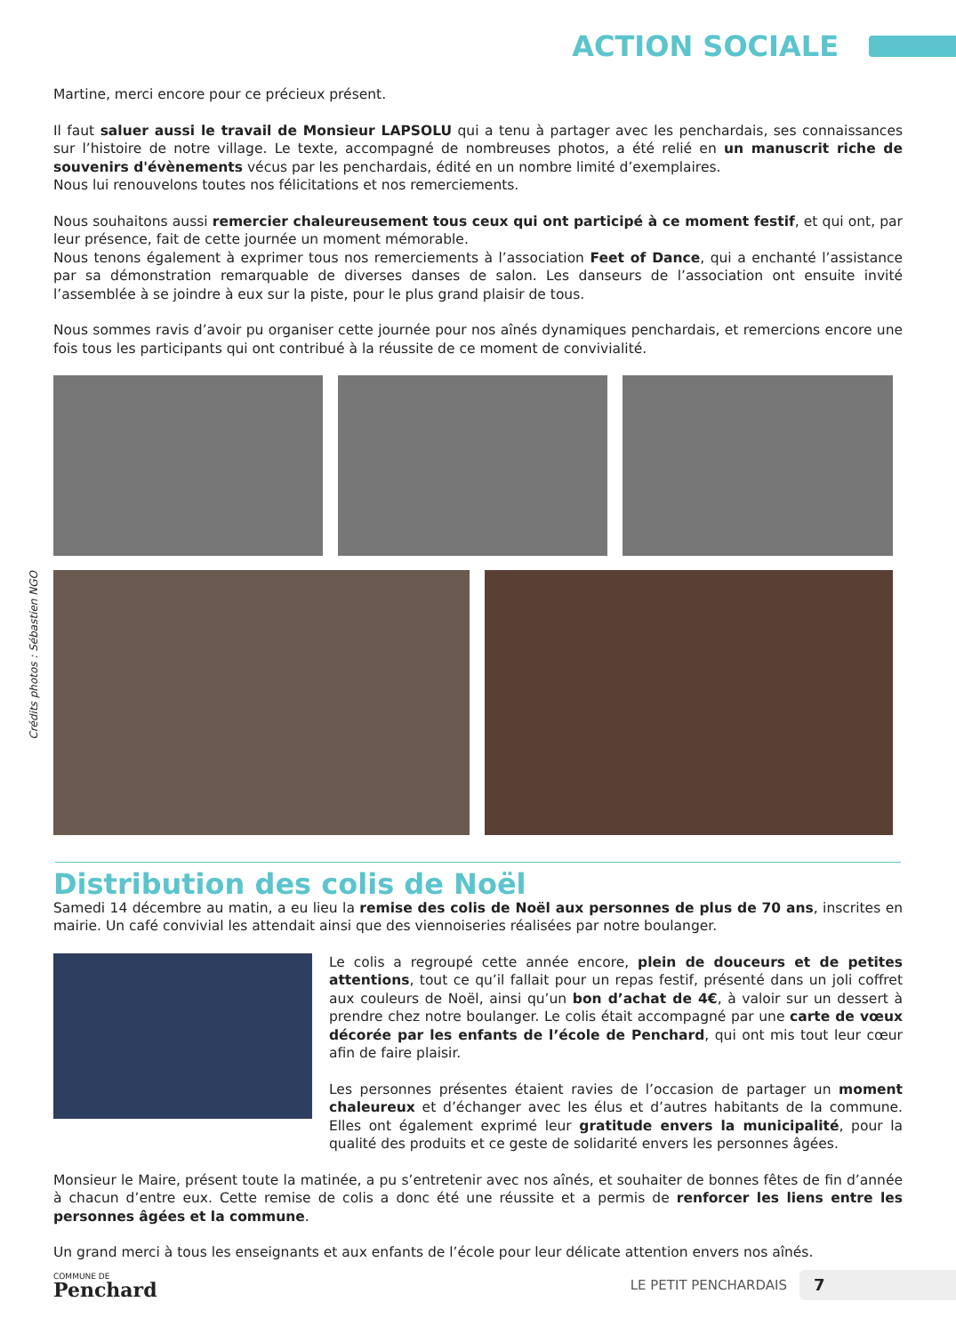ACTION SOCIALE
Martine, merci encore pour ce précieux présent.
Il faut saluer aussi le travail de Monsieur LAPSOLU qui a tenu à partager avec les penchardais, ses connaissances sur l’histoire de notre village. Le texte, accompagné de nombreuses photos, a été relié en un manuscrit riche de souvenirs d'évènements vécus par les penchardais, édité en un nombre limité d’exemplaires.
Nous lui renouvelons toutes nos félicitations et nos remerciements.
Nous souhaitons aussi remercier chaleureusement tous ceux qui ont participé à ce moment festif, et qui ont, par leur présence, fait de cette journée un moment mémorable.
Nous tenons également à exprimer tous nos remerciements à l’association Feet of Dance, qui a enchanté l’assistance par sa démonstration remarquable de diverses danses de salon. Les danseurs de l’association ont ensuite invité l’assemblée à se joindre à eux sur la piste, pour le plus grand plaisir de tous.
Nous sommes ravis d’avoir pu organiser cette journée pour nos aînés dynamiques penchardais, et remercions encore une fois tous les participants qui ont contribué à la réussite de ce moment de convivialité.
Crédits photos : Sébastien NGO
Distribution des colis de Noël
Samedi 14 décembre au matin, a eu lieu la remise des colis de Noël aux personnes de plus de 70 ans, inscrites en mairie. Un café convivial les attendait ainsi que des viennoiseries réalisées par notre boulanger.
Le colis a regroupé cette année encore, plein de douceurs et de petites attentions, tout ce qu’il fallait pour un repas festif, présenté dans un joli coffret aux couleurs de Noël, ainsi qu’un bon d’achat de 4€, à valoir sur un dessert à prendre chez notre boulanger. Le colis était accompagné par une carte de vœux décorée par les enfants de l’école de Penchard, qui ont mis tout leur cœur afin de faire plaisir.
Les personnes présentes étaient ravies de l’occasion de partager un moment chaleureux et d’échanger avec les élus et d’autres habitants de la commune. Elles ont également exprimé leur gratitude envers la municipalité, pour la qualité des produits et ce geste de solidarité envers les personnes âgées.
Monsieur le Maire, présent toute la matinée, a pu s’entretenir avec nos aînés, et souhaiter de bonnes fêtes de fin d’année à chacun d’entre eux. Cette remise de colis a donc été une réussite et a permis de renforcer les liens entre les personnes âgées et la commune.
Un grand merci à tous les enseignants et aux enfants de l’école pour leur délicate attention envers nos aînés.
COMMUNE DE
Penchard
LE PETIT PENCHARDAIS
7